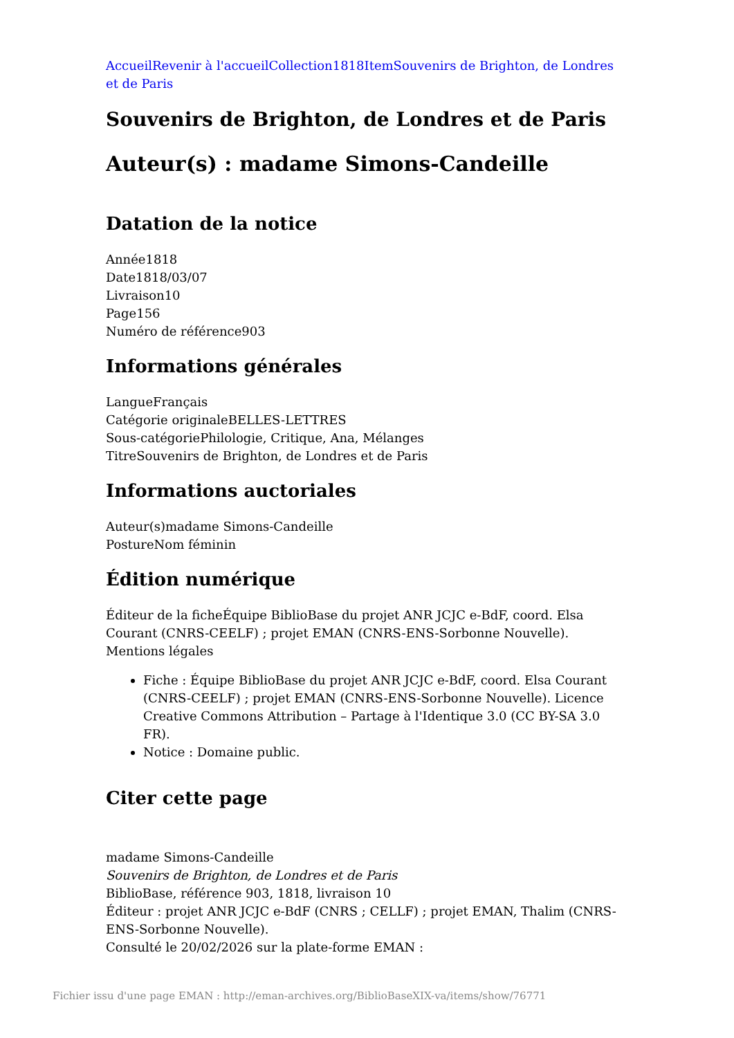Accueil Revenir à l'accueil Collection 1818 Item Souvenirs de Brighton, de Londres et de Paris
Souvenirs de Brighton, de Londres et de Paris
Auteur(s) : madame Simons-Candeille
Datation de la notice
Année1818
Date1818/03/07
Livraison10
Page156
Numéro de référence903
Informations générales
LangueFrançais
Catégorie originaleBELLES-LETTRES
Sous-catégoriePhilologie, Critique, Ana, Mélanges
TitreSouvenirs de Brighton, de Londres et de Paris
Informations auctoriales
Auteur(s)madame Simons-Candeille
PostureNom féminin
Édition numérique
Éditeur de la ficheÉquipe BiblioBase du projet ANR JCJC e-BdF, coord. Elsa Courant (CNRS-CEELF) ; projet EMAN (CNRS-ENS-Sorbonne Nouvelle).
Mentions légales
Fiche : Équipe BiblioBase du projet ANR JCJC e-BdF, coord. Elsa Courant (CNRS-CEELF) ; projet EMAN (CNRS-ENS-Sorbonne Nouvelle). Licence Creative Commons Attribution – Partage à l'Identique 3.0 (CC BY-SA 3.0 FR).
Notice : Domaine public.
Citer cette page
madame Simons-Candeille
Souvenirs de Brighton, de Londres et de Paris
BiblioBase, référence 903, 1818, livraison 10
Éditeur : projet ANR JCJC e-BdF (CNRS ; CELLF) ; projet EMAN, Thalim (CNRS-ENS-Sorbonne Nouvelle).
Consulté le 20/02/2026 sur la plate-forme EMAN :
Fichier issu d'une page EMAN : http://eman-archives.org/BiblioBaseXIX-va/items/show/76771